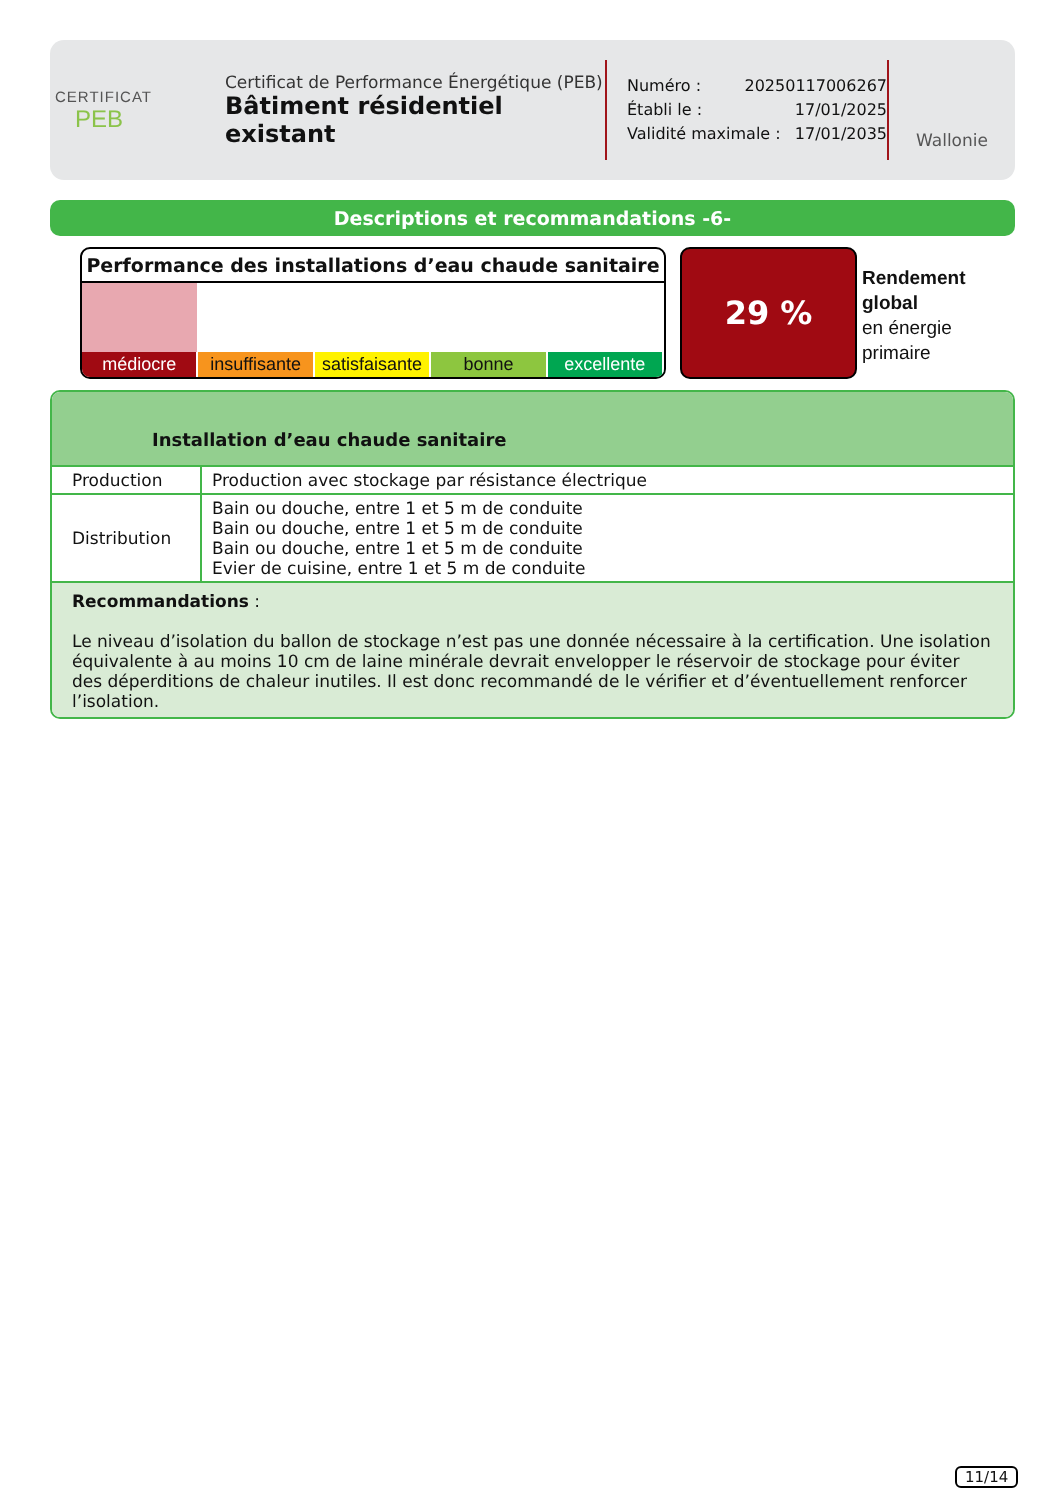CERTIFICAT
PEB
Certificat de Performance Énergétique (PEB)
Bâtiment résidentiel existant
Numéro : 20250117006267
Établi le : 17/01/2025
Validité maximale : 17/01/2035
Wallonie
Descriptions et recommandations -6-
Performance des installations d’eau chaude sanitaire
médiocre insuffisante satisfaisante bonne excellente
29 %
Rendement
global
en énergie
primaire
Installation d’eau chaude sanitaire
| Production | Production avec stockage par résistance électrique |
| Distribution | Bain ou douche, entre 1 et 5 m de conduite Bain ou douche, entre 1 et 5 m de conduite Bain ou douche, entre 1 et 5 m de conduite Evier de cuisine, entre 1 et 5 m de conduite |
Recommandations :
Le niveau d’isolation du ballon de stockage n’est pas une donnée nécessaire à la certification. Une isolation équivalente à au moins 10 cm de laine minérale devrait envelopper le réservoir de stockage pour éviter des déperditions de chaleur inutiles. Il est donc recommandé de le vérifier et d’éventuellement renforcer l’isolation.
11/14